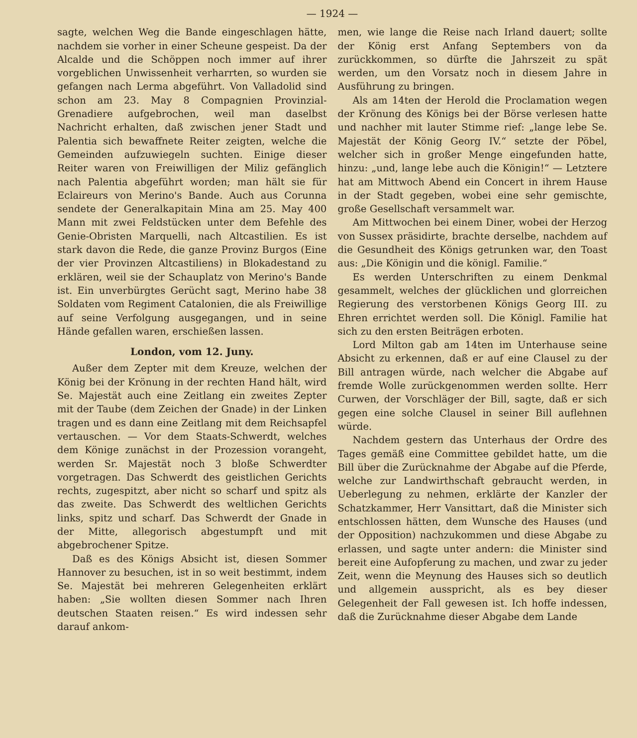— 1924 —
sagte, welchen Weg die Bande eingeschlagen hätte, nachdem sie vorher in einer Scheune gespeist. Da der Alcalde und die Schöppen noch immer auf ihrer vorgeblichen Unwissenheit verharrten, so wurden sie gefangen nach Lerma abgeführt. Von Valladolid sind schon am 23. May 8 Compagnien Provinzial-Grenadiere aufgebrochen, weil man daselbst Nachricht erhalten, daß zwischen jener Stadt und Palentia sich bewaffnete Reiter zeigten, welche die Gemeinden aufzuwiegeln suchten. Einige dieser Reiter waren von Freiwilligen der Miliz gefänglich nach Palentia abgeführt worden; man hält sie für Eclaireurs von Merino's Bande. Auch aus Corunna sendete der Generalkapitain Mina am 25. May 400 Mann mit zwei Feldstücken unter dem Befehle des Genie-Obristen Marquelli, nach Altcastilien. Es ist stark davon die Rede, die ganze Provinz Burgos (Eine der vier Provinzen Altcastiliens) in Blokadestand zu erklären, weil sie der Schauplatz von Merino's Bande ist. Ein unverbürgtes Gerücht sagt, Merino habe 38 Soldaten vom Regiment Catalonien, die als Freiwillige auf seine Verfolgung ausgegangen, und in seine Hände gefallen waren, erschießen lassen.
London, vom 12. Juny.
Außer dem Zepter mit dem Kreuze, welchen der König bei der Krönung in der rechten Hand hält, wird Se. Majestät auch eine Zeitlang ein zweites Zepter mit der Taube (dem Zeichen der Gnade) in der Linken tragen und es dann eine Zeitlang mit dem Reichsapfel vertauschen. — Vor dem Staats-Schwerdt, welches dem Könige zunächst in der Prozession vorangeht, werden Sr. Majestät noch 3 bloße Schwerdter vorgetragen. Das Schwerdt des geistlichen Gerichts rechts, zugespitzt, aber nicht so scharf und spitz als das zweite. Das Schwerdt des weltlichen Gerichts links, spitz und scharf. Das Schwerdt der Gnade in der Mitte, allegorisch abgestumpft und mit abgebrochener Spitze.
Daß es des Königs Absicht ist, diesen Sommer Hannover zu besuchen, ist in so weit bestimmt, indem Se. Majestät bei mehreren Gelegenheiten erklärt haben: „Sie wollten diesen Sommer nach Ihren deutschen Staaten reisen.“ Es wird indessen sehr darauf ankom-
men, wie lange die Reise nach Irland dauert; sollte der König erst Anfang Septembers von da zurückkommen, so dürfte die Jahrszeit zu spät werden, um den Vorsatz noch in diesem Jahre in Ausführung zu bringen.
Als am 14ten der Herold die Proclamation wegen der Krönung des Königs bei der Börse verlesen hatte und nachher mit lauter Stimme rief: „lange lebe Se. Majestät der König Georg IV.“ setzte der Pöbel, welcher sich in großer Menge eingefunden hatte, hinzu: „und, lange lebe auch die Königin!“ — Letztere hat am Mittwoch Abend ein Concert in ihrem Hause in der Stadt gegeben, wobei eine sehr gemischte, große Gesellschaft versammelt war.
Am Mittwochen bei einem Diner, wobei der Herzog von Sussex präsidirte, brachte derselbe, nachdem auf die Gesundheit des Königs getrunken war, den Toast aus: „Die Königin und die königl. Familie.“
Es werden Unterschriften zu einem Denkmal gesammelt, welches der glücklichen und glorreichen Regierung des verstorbenen Königs Georg III. zu Ehren errichtet werden soll. Die Königl. Familie hat sich zu den ersten Beiträgen erboten.
Lord Milton gab am 14ten im Unterhause seine Absicht zu erkennen, daß er auf eine Clausel zu der Bill antragen würde, nach welcher die Abgabe auf fremde Wolle zurückgenommen werden sollte. Herr Curwen, der Vorschläger der Bill, sagte, daß er sich gegen eine solche Clausel in seiner Bill auflehnen würde.
Nachdem gestern das Unterhaus der Ordre des Tages gemäß eine Committee gebildet hatte, um die Bill über die Zurücknahme der Abgabe auf die Pferde, welche zur Landwirthschaft gebraucht werden, in Ueberlegung zu nehmen, erklärte der Kanzler der Schatzkammer, Herr Vansittart, daß die Minister sich entschlossen hätten, dem Wunsche des Hauses (und der Opposition) nachzukommen und diese Abgabe zu erlassen, und sagte unter andern: die Minister sind bereit eine Aufopferung zu machen, und zwar zu jeder Zeit, wenn die Meynung des Hauses sich so deutlich und allgemein ausspricht, als es bey dieser Gelegenheit der Fall gewesen ist. Ich hoffe indessen, daß die Zurücknahme dieser Abgabe dem Lande